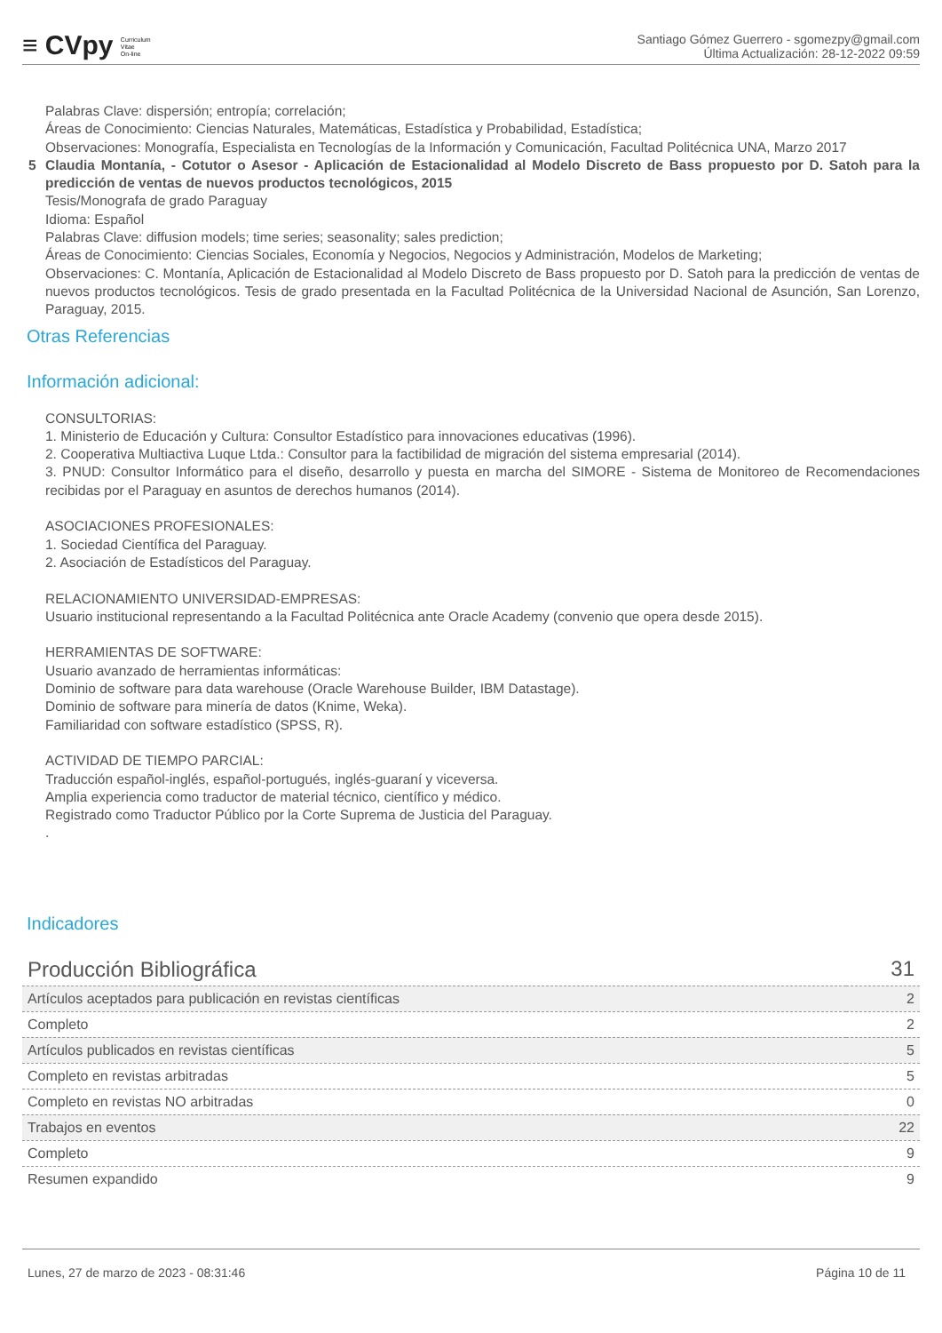≡ CVpy Curriculum
Vitae
On-line
Santiago Gómez Guerrero - sgomezpy@gmail.com
Última Actualización: 28-12-2022 09:59
Palabras Clave: dispersión; entropía; correlación;
Áreas de Conocimiento: Ciencias Naturales, Matemáticas, Estadística y Probabilidad, Estadística;
Observaciones: Monografía, Especialista en Tecnologías de la Información y Comunicación, Facultad Politécnica UNA, Marzo 2017
5 Claudia Montanía, - Cotutor o Asesor - Aplicación de Estacionalidad al Modelo Discreto de Bass propuesto por D. Satoh para la predicción de ventas de nuevos productos tecnológicos, 2015
Tesis/Monografa de grado Paraguay
Idioma: Español
Palabras Clave: diffusion models; time series; seasonality; sales prediction;
Áreas de Conocimiento: Ciencias Sociales, Economía y Negocios, Negocios y Administración, Modelos de Marketing;
Observaciones: C. Montanía, Aplicación de Estacionalidad al Modelo Discreto de Bass propuesto por D. Satoh para la predicción de ventas de nuevos productos tecnológicos. Tesis de grado presentada en la Facultad Politécnica de la Universidad Nacional de Asunción, San Lorenzo, Paraguay, 2015.
Otras Referencias
Información adicional:
CONSULTORIAS:
1. Ministerio de Educación y Cultura: Consultor Estadístico para innovaciones educativas (1996).
2. Cooperativa Multiactiva Luque Ltda.: Consultor para la factibilidad de migración del sistema empresarial (2014).
3. PNUD: Consultor Informático para el diseño, desarrollo y puesta en marcha del SIMORE - Sistema de Monitoreo de Recomendaciones recibidas por el Paraguay en asuntos de derechos humanos (2014).
ASOCIACIONES PROFESIONALES:
1. Sociedad Científica del Paraguay.
2. Asociación de Estadísticos del Paraguay.
RELACIONAMIENTO UNIVERSIDAD-EMPRESAS:
Usuario institucional representando a la Facultad Politécnica ante Oracle Academy (convenio que opera desde 2015).
HERRAMIENTAS DE SOFTWARE:
Usuario avanzado de herramientas informáticas:
Dominio de software para data warehouse (Oracle Warehouse Builder, IBM Datastage).
Dominio de software para minería de datos (Knime, Weka).
Familiaridad con software estadístico (SPSS, R).
ACTIVIDAD DE TIEMPO PARCIAL:
Traducción español-inglés, español-portugués, inglés-guaraní y viceversa.
Amplia experiencia como traductor de material técnico, científico y médico.
Registrado como Traductor Público por la Corte Suprema de Justicia del Paraguay.
.
Indicadores
| Producción Bibliográfica | 31 |
| Artículos aceptados para publicación en revistas científicas | 2 |
| Completo | 2 |
| Artículos publicados en revistas científicas | 5 |
| Completo en revistas arbitradas | 5 |
| Completo en revistas NO arbitradas | 0 |
| Trabajos en eventos | 22 |
| Completo | 9 |
| Resumen expandido | 9 |
Lunes, 27 de marzo de 2023 - 08:31:46 Página 10 de 11